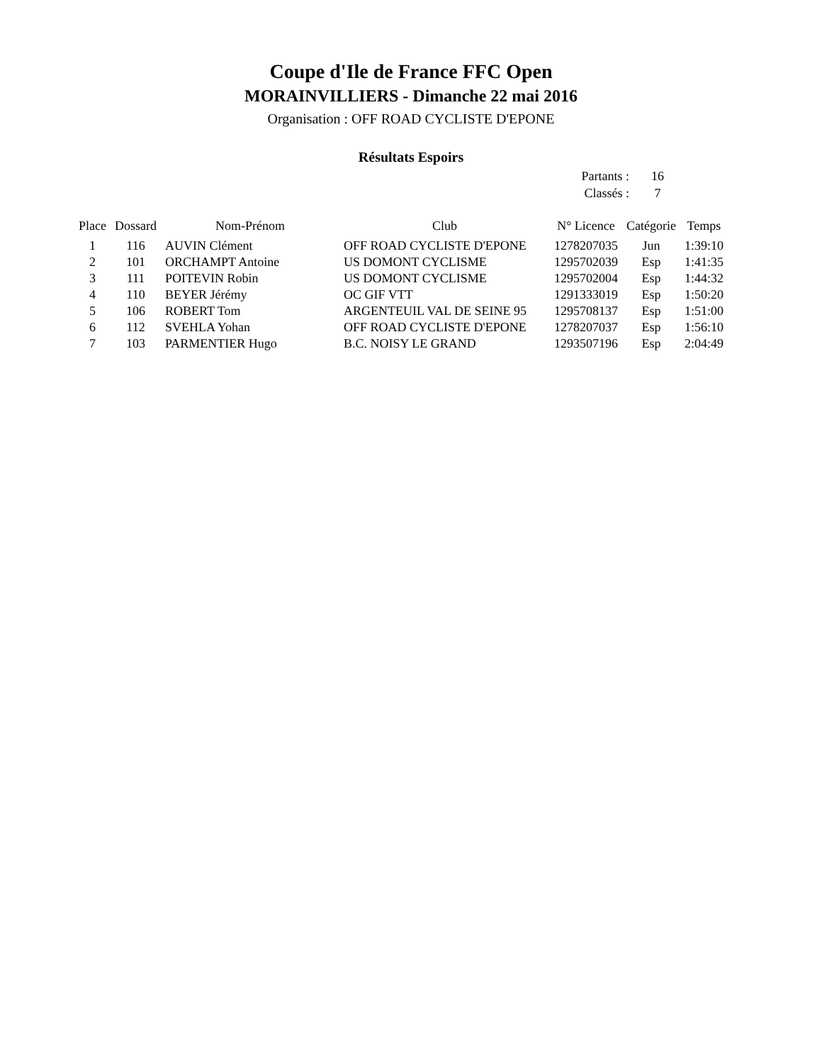Coupe d'Ile de France FFC Open
MORAINVILLIERS - Dimanche 22 mai 2016
Organisation : OFF ROAD CYCLISTE D'EPONE
Résultats Espoirs
Partants : 16
Classés : 7
| Place | Dossard | Nom-Prénom | Club | N° Licence | Catégorie | Temps |
| --- | --- | --- | --- | --- | --- | --- |
| 1 | 116 | AUVIN Clément | OFF ROAD CYCLISTE D'EPONE | 1278207035 | Jun | 1:39:10 |
| 2 | 101 | ORCHAMPT Antoine | US DOMONT CYCLISME | 1295702039 | Esp | 1:41:35 |
| 3 | 111 | POITEVIN Robin | US DOMONT CYCLISME | 1295702004 | Esp | 1:44:32 |
| 4 | 110 | BEYER Jérémy | OC GIF VTT | 1291333019 | Esp | 1:50:20 |
| 5 | 106 | ROBERT Tom | ARGENTEUIL VAL DE SEINE 95 | 1295708137 | Esp | 1:51:00 |
| 6 | 112 | SVEHLA Yohan | OFF ROAD CYCLISTE D'EPONE | 1278207037 | Esp | 1:56:10 |
| 7 | 103 | PARMENTIER Hugo | B.C. NOISY LE GRAND | 1293507196 | Esp | 2:04:49 |